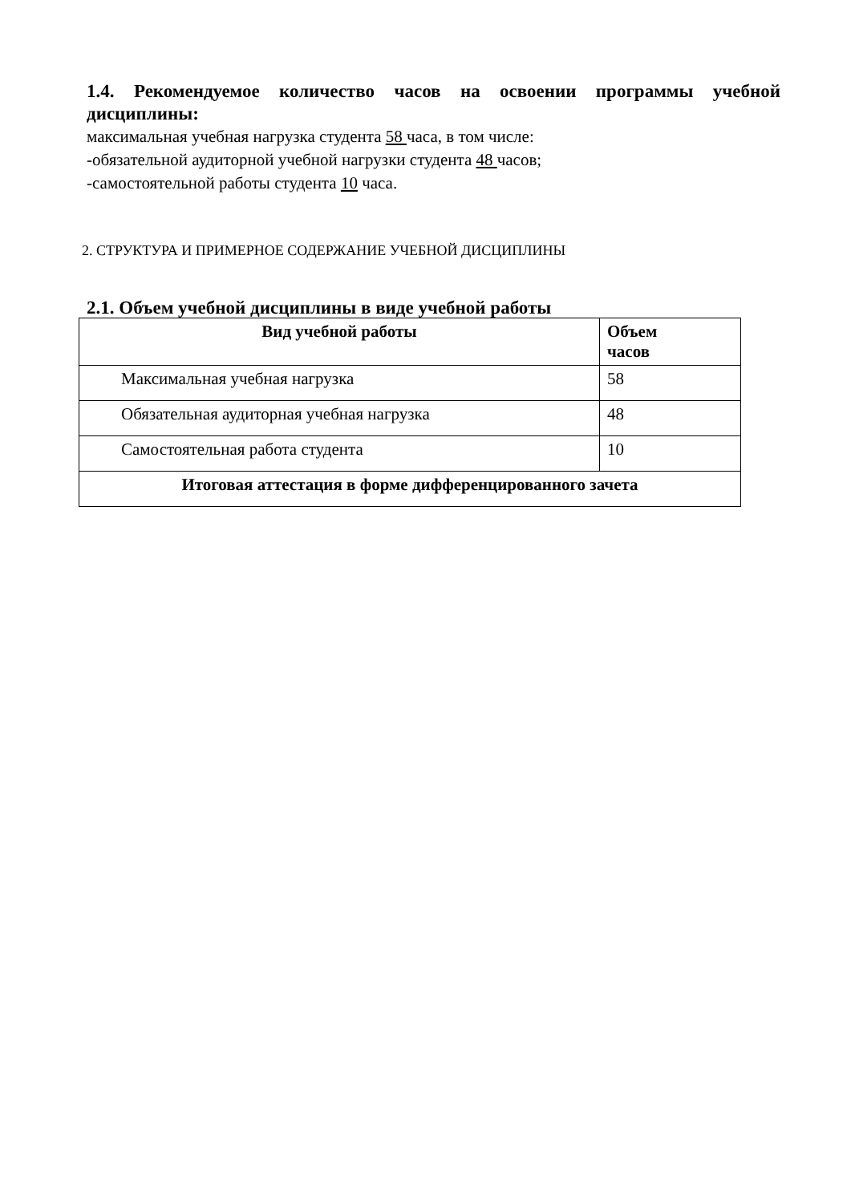1.4. Рекомендуемое количество часов на освоении программы учебной дисциплины:
максимальная учебная нагрузка студента 58 часа, в том числе:
-обязательной аудиторной учебной нагрузки студента 48 часов;
-самостоятельной работы студента 10 часа.
2. СТРУКТУРА И ПРИМЕРНОЕ СОДЕРЖАНИЕ УЧЕБНОЙ ДИСЦИПЛИНЫ
2.1. Объем учебной дисциплины в виде учебной работы
| Вид учебной работы | Объем часов |
| --- | --- |
| Максимальная учебная нагрузка | 58 |
| Обязательная аудиторная учебная нагрузка | 48 |
| Самостоятельная работа студента | 10 |
| Итоговая аттестация в форме дифференцированного зачета | |